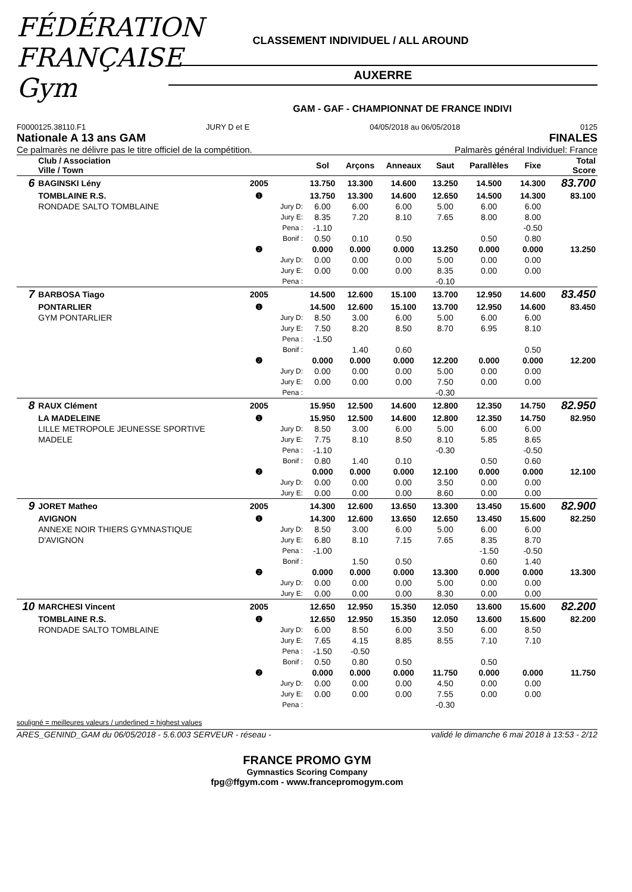FÉDÉRATION FRANÇAISE Gym
CLASSEMENT INDIVIDUEL / ALL AROUND
AUXERRE
GAM - GAF - CHAMPIONNAT DE FRANCE INDIVI
F0000125.38110.F1 JURY D et E 04/05/2018 au 06/05/2018 0125
Nationale A 13 ans GAM FINALES
Ce palmarès ne délivre pas le titre officiel de la compétition. Palmarès général Individuel: France
| | Club / Association Ville / Town | | | Sol | Arçons | Anneaux | Saut | Parallèles | Fixe | Total Score |
| --- | --- | --- | --- | --- | --- | --- | --- | --- | --- | --- |
| 6 | BAGINSKI Lény | 2005 | | 13.750 | 13.300 | 14.600 | 13.250 | 14.500 | 14.300 | 83.700 |
| | TOMBLAINE R.S. | ❶ | | 13.750 | 13.300 | 14.600 | 12.650 | 14.500 | 14.300 | 83.100 |
| | RONDADE SALTO TOMBLAINE | | Jury D: | 6.00 | 6.00 | 6.00 | 5.00 | 6.00 | 6.00 | |
| | | | Jury E: | 8.35 | 7.20 | 8.10 | 7.65 | 8.00 | 8.00 | |
| | | | Pena : | -1.10 | | | | | -0.50 | |
| | | | Bonif : | 0.50 | 0.10 | 0.50 | | 0.50 | 0.80 | |
| | | ❷ | | 0.000 | 0.000 | 0.000 | 13.250 | 0.000 | 0.000 | 13.250 |
| | | | Jury D: | 0.00 | 0.00 | 0.00 | 5.00 | 0.00 | 0.00 | |
| | | | Jury E: | 0.00 | 0.00 | 0.00 | 8.35 | 0.00 | 0.00 | |
| | | | Pena : | | | | -0.10 | | | |
| 7 | BARBOSA Tiago | 2005 | | 14.500 | 12.600 | 15.100 | 13.700 | 12.950 | 14.600 | 83.450 |
| | PONTARLIER | ❶ | | 14.500 | 12.600 | 15.100 | 13.700 | 12.950 | 14.600 | 83.450 |
| | GYM PONTARLIER | | Jury D: | 8.50 | 3.00 | 6.00 | 5.00 | 6.00 | 6.00 | |
| | | | Jury E: | 7.50 | 8.20 | 8.50 | 8.70 | 6.95 | 8.10 | |
| | | | Pena : | -1.50 | | | | | | |
| | | | Bonif : | | 1.40 | 0.60 | | | 0.50 | |
| | | ❷ | | 0.000 | 0.000 | 0.000 | 12.200 | 0.000 | 0.000 | 12.200 |
| | | | Jury D: | 0.00 | 0.00 | 0.00 | 5.00 | 0.00 | 0.00 | |
| | | | Jury E: | 0.00 | 0.00 | 0.00 | 7.50 | 0.00 | 0.00 | |
| | | | Pena : | | | | -0.30 | | | |
| 8 | RAUX Clément | 2005 | | 15.950 | 12.500 | 14.600 | 12.800 | 12.350 | 14.750 | 82.950 |
| | LA MADELEINE | ❶ | | 15.950 | 12.500 | 14.600 | 12.800 | 12.350 | 14.750 | 82.950 |
| | LILLE METROPOLE JEUNESSE SPORTIVE | | Jury D: | 8.50 | 3.00 | 6.00 | 5.00 | 6.00 | 6.00 | |
| | MADELE | | Jury E: | 7.75 | 8.10 | 8.50 | 8.10 | 5.85 | 8.65 | |
| | | | Pena : | -1.10 | | | -0.30 | | -0.50 | |
| | | | Bonif : | 0.80 | 1.40 | 0.10 | | 0.50 | 0.60 | |
| | | ❷ | | 0.000 | 0.000 | 0.000 | 12.100 | 0.000 | 0.000 | 12.100 |
| | | | Jury D: | 0.00 | 0.00 | 0.00 | 3.50 | 0.00 | 0.00 | |
| | | | Jury E: | 0.00 | 0.00 | 0.00 | 8.60 | 0.00 | 0.00 | |
| 9 | JORET Matheo | 2005 | | 14.300 | 12.600 | 13.650 | 13.300 | 13.450 | 15.600 | 82.900 |
| | AVIGNON | ❶ | | 14.300 | 12.600 | 13.650 | 12.650 | 13.450 | 15.600 | 82.250 |
| | ANNEXE NOIR THIERS GYMNASTIQUE | | Jury D: | 8.50 | 3.00 | 6.00 | 5.00 | 6.00 | 6.00 | |
| | D'AVIGNON | | Jury E: | 6.80 | 8.10 | 7.15 | 7.65 | 8.35 | 8.70 | |
| | | | Pena : | -1.00 | | | | -1.50 | -0.50 | |
| | | | Bonif : | | 1.50 | 0.50 | | 0.60 | 1.40 | |
| | | ❷ | | 0.000 | 0.000 | 0.000 | 13.300 | 0.000 | 0.000 | 13.300 |
| | | | Jury D: | 0.00 | 0.00 | 0.00 | 5.00 | 0.00 | 0.00 | |
| | | | Jury E: | 0.00 | 0.00 | 0.00 | 8.30 | 0.00 | 0.00 | |
| 10 | MARCHESI Vincent | 2005 | | 12.650 | 12.950 | 15.350 | 12.050 | 13.600 | 15.600 | 82.200 |
| | TOMBLAINE R.S. | ❶ | | 12.650 | 12.950 | 15.350 | 12.050 | 13.600 | 15.600 | 82.200 |
| | RONDADE SALTO TOMBLAINE | | Jury D: | 6.00 | 8.50 | 6.00 | 3.50 | 6.00 | 8.50 | |
| | | | Jury E: | 7.65 | 4.15 | 8.85 | 8.55 | 7.10 | 7.10 | |
| | | | Pena : | -1.50 | -0.50 | | | | | |
| | | | Bonif : | 0.50 | 0.80 | 0.50 | | 0.50 | | |
| | | ❷ | | 0.000 | 0.000 | 0.000 | 11.750 | 0.000 | 0.000 | 11.750 |
| | | | Jury D: | 0.00 | 0.00 | 0.00 | 4.50 | 0.00 | 0.00 | |
| | | | Jury E: | 0.00 | 0.00 | 0.00 | 7.55 | 0.00 | 0.00 | |
| | | | Pena : | | | | -0.30 | | | |
souligné = meilleures valeurs / underlined = highest values
ARES_GENIND_GAM du 06/05/2018 - 5.6.003 SERVEUR - réseau - validé le dimanche 6 mai 2018 à 13:53 - 2/12
FRANCE PROMO GYM
Gymnastics Scoring Company
fpg@ffgym.com - www.francepromogym.com